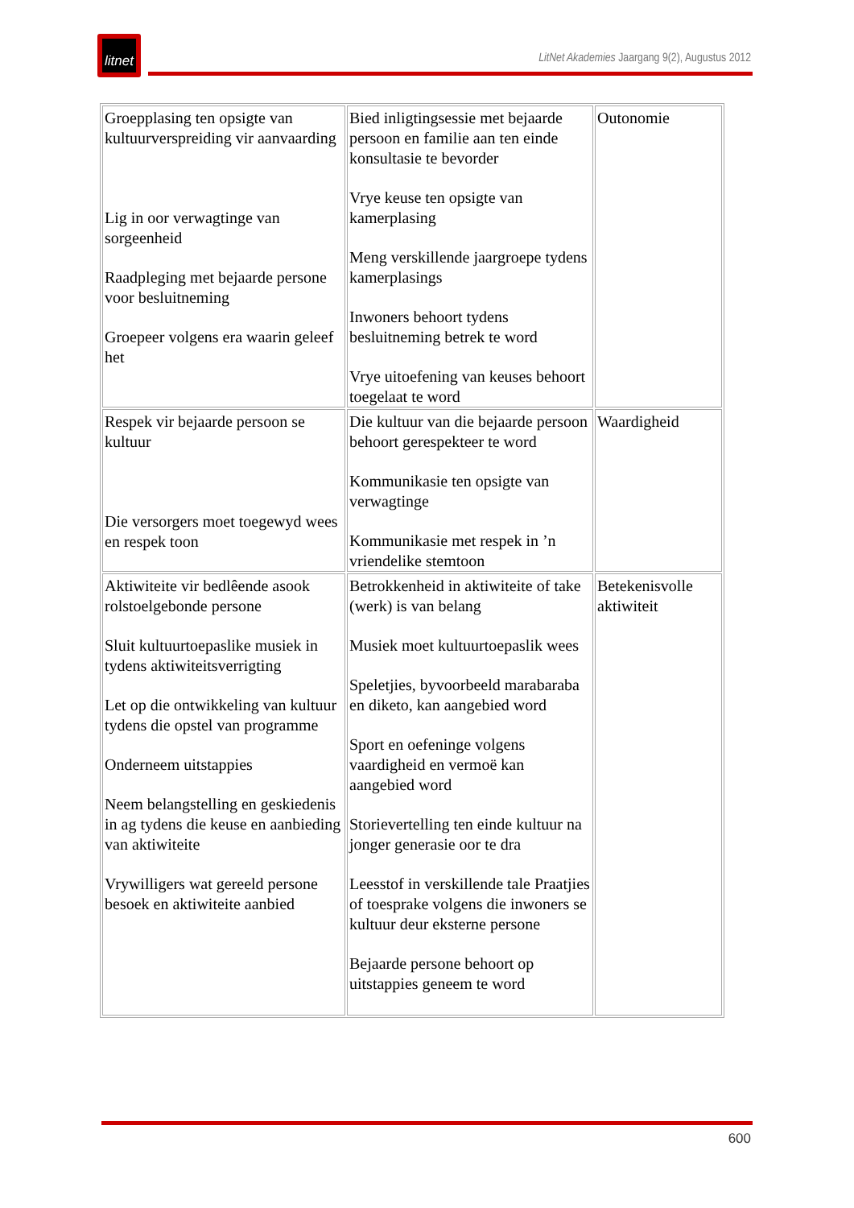litnet
LitNet Akademies Jaargang 9(2), Augustus 2012
| Groepplasing ten opsigte van kultuurverspreiding vir aanvaarding Lig in oor verwagtinge van sorgeenheid Raadpleging met bejaarde persone voor besluitneming Groepeer volgens era waarin geleef het | Bied inligtingsessie met bejaarde persoon en familie aan ten einde konsultasie te bevorder Vrye keuse ten opsigte van kamerplasing Meng verskillende jaargroepe tydens kamerplasings Inwoners behoort tydens besluitneming betrek te word Vrye uitoefening van keuses behoort toegelaat te word | Outonomie |
| Respek vir bejaarde persoon se kultuur Die versorgers moet toegewyd wees en respek toon | Die kultuur van die bejaarde persoon behoort gerespekteer te word Kommunikasie ten opsigte van verwagtinge Kommunikasie met respek in ’n vriendelike stemtoon | Waardigheid |
| Aktiwiteite vir bedlêende asook rolstoelgebonde persone Sluit kultuurtoepaslike musiek in tydens aktiwiteitsverrigting Let op die ontwikkeling van kultuur tydens die opstel van programme Onderneem uitstappies Neem belangstelling en geskiedenis in ag tydens die keuse en aanbieding van aktiwiteite Vrywilligers wat gereeld persone besoek en aktiwiteite aanbied | Betrokkenheid in aktiwiteite of take (werk) is van belang Musiek moet kultuurtoepaslik wees Speletjies, byvoorbeeld marabaraba en diketo, kan aangebied word Sport en oefeninge volgens vaardigheid en vermoë kan aangebied word Storievertelling ten einde kultuur na jonger generasie oor te dra Leesstof in verskillende tale Praatjies of toesprake volgens die inwoners se kultuur deur eksterne persone Bejaarde persone behoort op uitstappies geneem te word | Betekenisvolle aktiwiteit |
600